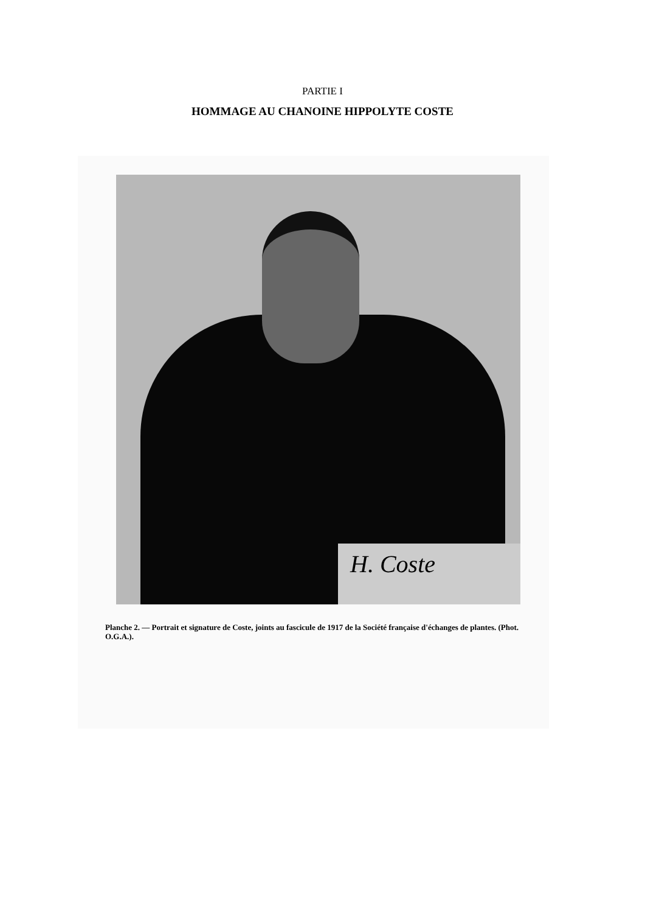PARTIE I
HOMMAGE AU CHANOINE HIPPOLYTE COSTE
H. Coste
Planche 2. — Portrait et signature de Coste, joints au fascicule de 1917 de la Société française d'échanges de plantes. (Phot. O.G.A.).